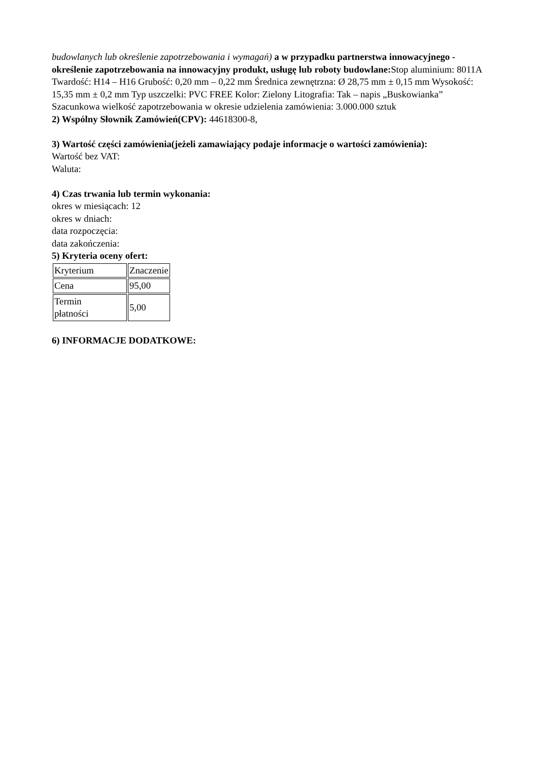budowlanych lub określenie zapotrzebowania i wymagań) a w przypadku partnerstwa innowacyjnego -określenie zapotrzebowania na innowacyjny produkt, usługę lub roboty budowlane: Stop aluminium: 8011A Twardość: H14 – H16 Grubość: 0,20 mm – 0,22 mm Średnica zewnętrzna: Ø 28,75 mm ± 0,15 mm Wysokość: 15,35 mm ± 0,2 mm Typ uszczelki: PVC FREE Kolor: Zielony Litografia: Tak – napis „Buskowianka” Szacunkowa wielkość zapotrzebowania w okresie udzielenia zamówienia: 3.000.000 sztuk
2) Wspólny Słownik Zamówień(CPV): 44618300-8,
3) Wartość części zamówienia(jeżeli zamawiający podaje informacje o wartości zamówienia):
Wartość bez VAT:
Waluta:
4) Czas trwania lub termin wykonania:
okres w miesiącach: 12
okres w dniach:
data rozpoczęcia:
data zakończenia:
5) Kryteria oceny ofert:
| Kryterium | Znaczenie |
| Cena | 95,00 |
| Termin płatności | 5,00 |
6) INFORMACJE DODATKOWE: